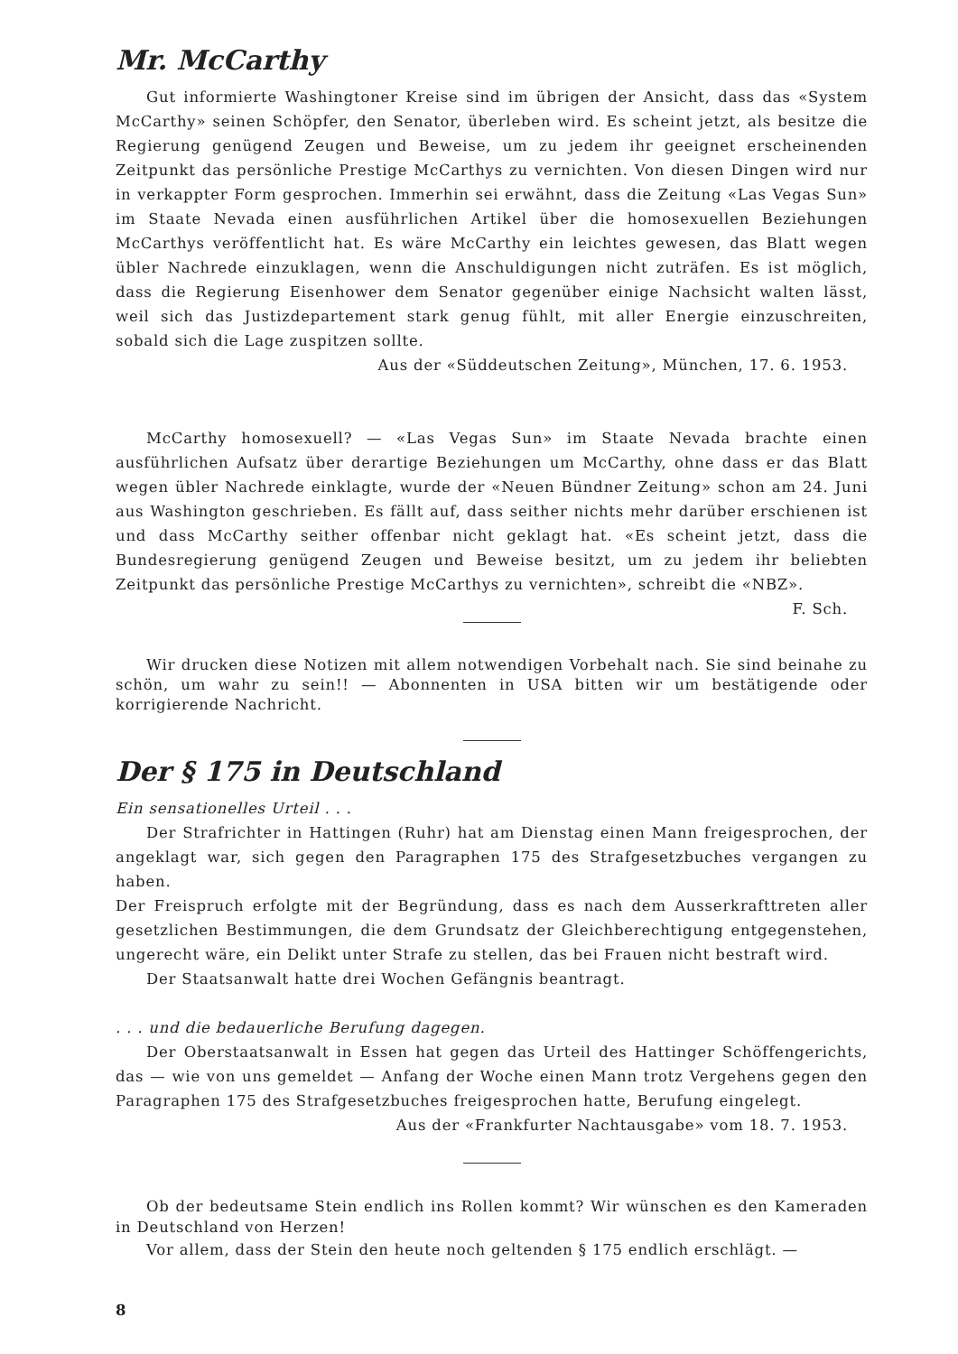Mr. McCarthy
Gut informierte Washingtoner Kreise sind im übrigen der Ansicht, dass das «System McCarthy» seinen Schöpfer, den Senator, überleben wird. Es scheint jetzt, als besitze die Regierung genügend Zeugen und Beweise, um zu jedem ihr geeignet erscheinenden Zeitpunkt das persönliche Prestige McCarthys zu vernichten. Von diesen Dingen wird nur in verkappter Form gesprochen. Immerhin sei erwähnt, dass die Zeitung «Las Vegas Sun» im Staate Nevada einen ausführlichen Artikel über die homosexuellen Beziehungen McCarthys veröffentlicht hat. Es wäre McCarthy ein leichtes gewesen, das Blatt wegen übler Nachrede einzuklagen, wenn die Anschuldigungen nicht zuträfen. Es ist möglich, dass die Regierung Eisenhower dem Senator gegenüber einige Nachsicht walten lässt, weil sich das Justizdepartement stark genug fühlt, mit aller Energie einzuschreiten, sobald sich die Lage zuspitzen sollte.
Aus der «Süddeutschen Zeitung», München, 17. 6. 1953.
McCarthy homosexuell? — «Las Vegas Sun» im Staate Nevada brachte einen ausführlichen Aufsatz über derartige Beziehungen um McCarthy, ohne dass er das Blatt wegen übler Nachrede einklagte, wurde der «Neuen Bündner Zeitung» schon am 24. Juni aus Washington geschrieben. Es fällt auf, dass seither nichts mehr darüber erschienen ist und dass McCarthy seither offenbar nicht geklagt hat. «Es scheint jetzt, dass die Bundesregierung genügend Zeugen und Beweise besitzt, um zu jedem ihr beliebten Zeitpunkt das persönliche Prestige McCarthys zu vernichten», schreibt die «NBZ». F. Sch.
Wir drucken diese Notizen mit allem notwendigen Vorbehalt nach. Sie sind beinahe zu schön, um wahr zu sein!! — Abonnenten in USA bitten wir um bestätigende oder korrigierende Nachricht.
Der § 175 in Deutschland
Ein sensationelles Urteil . . .
Der Strafrichter in Hattingen (Ruhr) hat am Dienstag einen Mann freigesprochen, der angeklagt war, sich gegen den Paragraphen 175 des Strafgesetzbuches vergangen zu haben.
Der Freispruch erfolgte mit der Begründung, dass es nach dem Ausserkrafttreten aller gesetzlichen Bestimmungen, die dem Grundsatz der Gleichberechtigung entgegenstehen, ungerecht wäre, ein Delikt unter Strafe zu stellen, das bei Frauen nicht bestraft wird.
Der Staatsanwalt hatte drei Wochen Gefängnis beantragt.
. . . und die bedauerliche Berufung dagegen.
Der Oberstaatsanwalt in Essen hat gegen das Urteil des Hattinger Schöffengerichts, das — wie von uns gemeldet — Anfang der Woche einen Mann trotz Vergehens gegen den Paragraphen 175 des Strafgesetzbuches freigesprochen hatte, Berufung eingelegt.
Aus der «Frankfurter Nachtausgabe» vom 18. 7. 1953.
Ob der bedeutsame Stein endlich ins Rollen kommt? Wir wünschen es den Kameraden in Deutschland von Herzen!
Vor allem, dass der Stein den heute noch geltenden § 175 endlich erschlägt. —
8